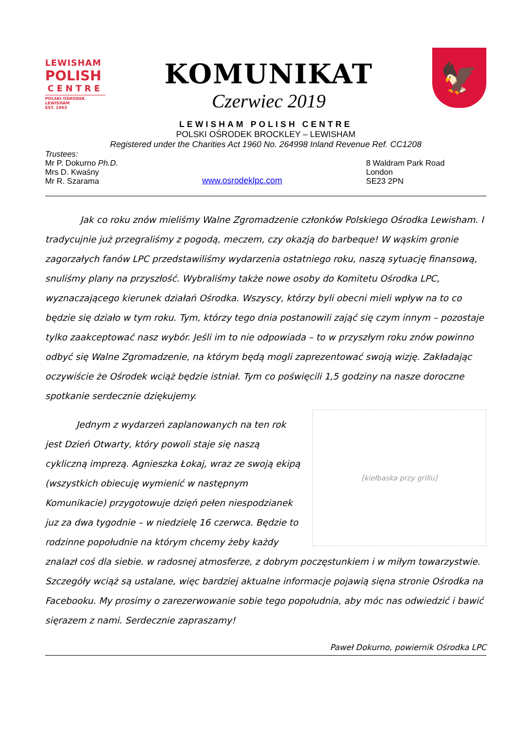LEWISHAM
POLISH
CENTRE
POLSKI OŚRODEK LEWISHAM
EST. 1963
KOMUNIKAT
Czerwiec 2019
🦅
LEWISHAM POLISH CENTRE
POLSKI OŚRODEK BROCKLEY – LEWISHAM
Registered under the Charities Act 1960 No. 264998 Inland Revenue Ref. CC1208
Trustees:
Mr P. Dokurno Ph.D.
Mrs D. Kwaśny
Mr R. Szarama
www.osrodeklpc.com 8 Waldram Park Road
London
SE23 2PN
Jak co roku znów mieliśmy Walne Zgromadzenie członków Polskiego Ośrodka Lewisham. I tradycujnie już przegraliśmy z pogodą, meczem, czy okazją do barbeque! W wąskim gronie zagorzałych fanów LPC przedstawiliśmy wydarzenia ostatniego roku, naszą sytuację finansową, snuliśmy plany na przyszłość. Wybraliśmy także nowe osoby do Komitetu Ośrodka LPC, wyznaczającego kierunek działań Ośrodka. Wszyscy, którzy byli obecni mieli wpływ na to co będzie się działo w tym roku. Tym, którzy tego dnia postanowili zająć się czym innym – pozostaje tylko zaakceptować nasz wybór. Jeśli im to nie odpowiada – to w przyszłym roku znów powinno odbyć się Walne Zgromadzenie, na którym będą mogli zaprezentować swoją wizję. Zakładając oczywiście że Ośrodek wciąż będzie istniał. Tym co poświęcili 1,5 godziny na nasze doroczne spotkanie serdecznie dziękujemy.
[kiełbaska przy grillu]
Jednym z wydarzeń zaplanowanych na ten rok jest Dzień Otwarty, który powoli staje się naszą cykliczną imprezą. Agnieszka Łokaj, wraz ze swoją ekipą (wszystkich obiecuję wymienić w następnym Komunikacie) przygotowuje dzięń pełen niespodzianek juz za dwa tygodnie – w niedzielę 16 czerwca. Będzie to rodzinne popołudnie na którym chcemy żeby każdy znalazł coś dla siebie. w radosnej atmosferze, z dobrym poczęstunkiem i w miłym towarzystwie. Szczegóły wciąż są ustalane, więc bardziej aktualne informacje pojawią sięna stronie Ośrodka na Facebooku. My prosimy o zarezerwowanie sobie tego popołudnia, aby móc nas odwiedzić i bawić sięrazem z nami. Serdecznie zapraszamy!
Paweł Dokurno, powiernik Ośrodka LPC